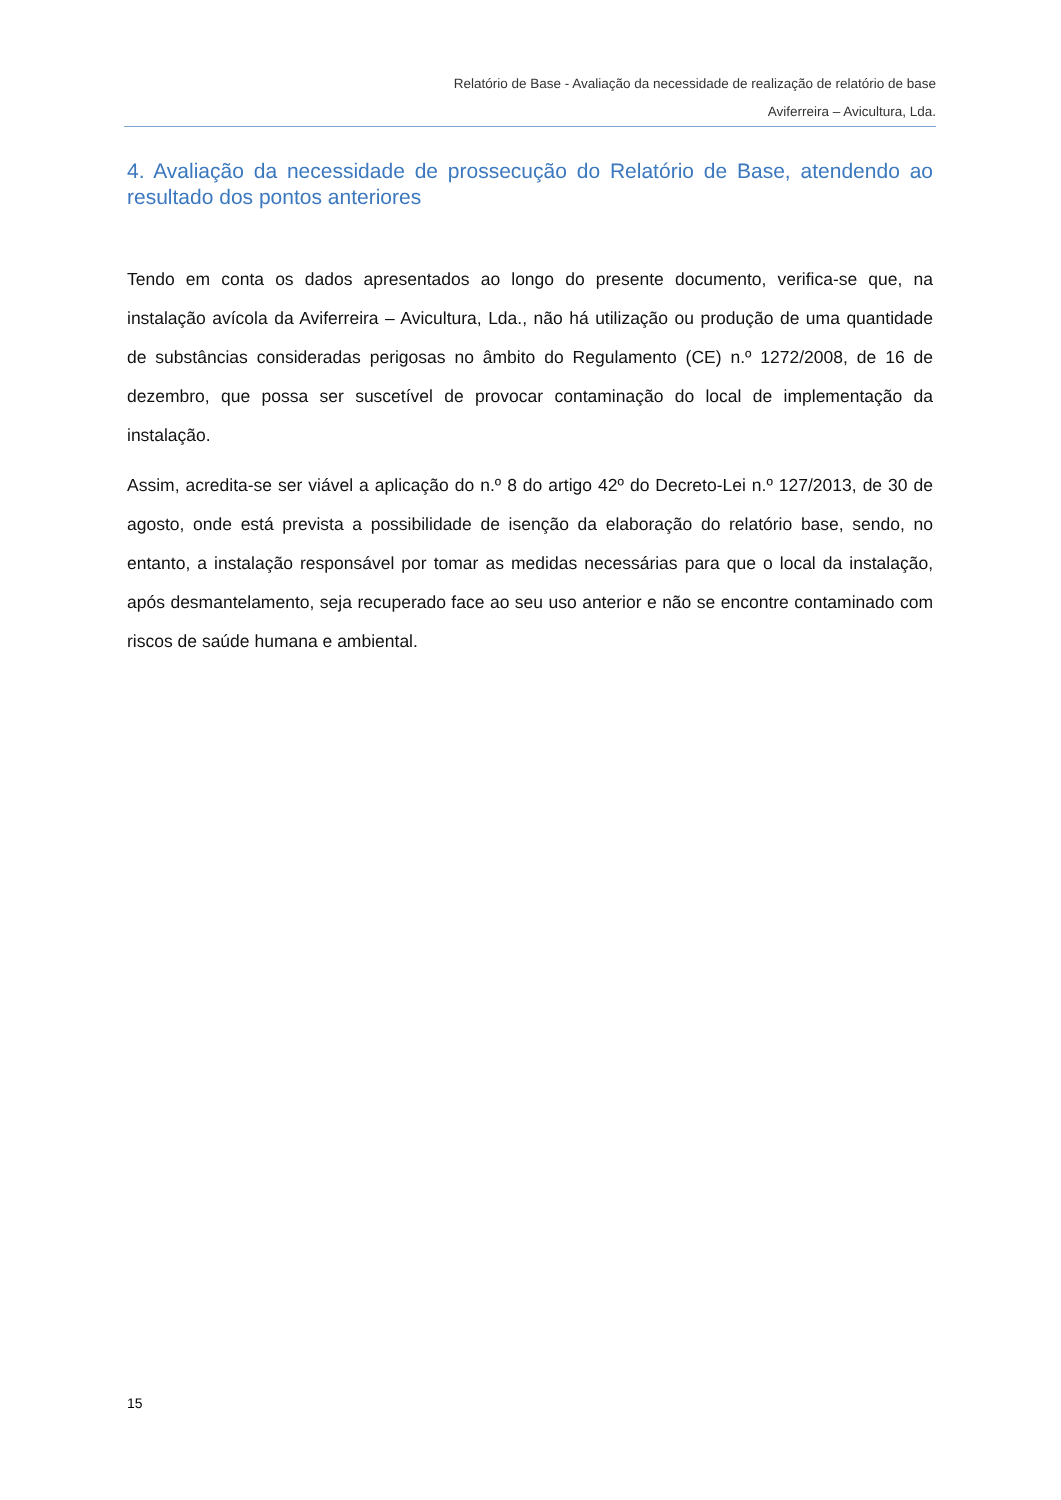Relatório de Base - Avaliação da necessidade de realização de relatório de base
Aviferreira – Avicultura, Lda.
4. Avaliação da necessidade de prossecução do Relatório de Base, atendendo ao resultado dos pontos anteriores
Tendo em conta os dados apresentados ao longo do presente documento, verifica-se que, na instalação avícola da Aviferreira – Avicultura, Lda., não há utilização ou produção de uma quantidade de substâncias consideradas perigosas no âmbito do Regulamento (CE) n.º 1272/2008, de 16 de dezembro, que possa ser suscetível de provocar contaminação do local de implementação da instalação.
Assim, acredita-se ser viável a aplicação do n.º 8 do artigo 42º do Decreto-Lei n.º 127/2013, de 30 de agosto, onde está prevista a possibilidade de isenção da elaboração do relatório base, sendo, no entanto, a instalação responsável por tomar as medidas necessárias para que o local da instalação, após desmantelamento, seja recuperado face ao seu uso anterior e não se encontre contaminado com riscos de saúde humana e ambiental.
15